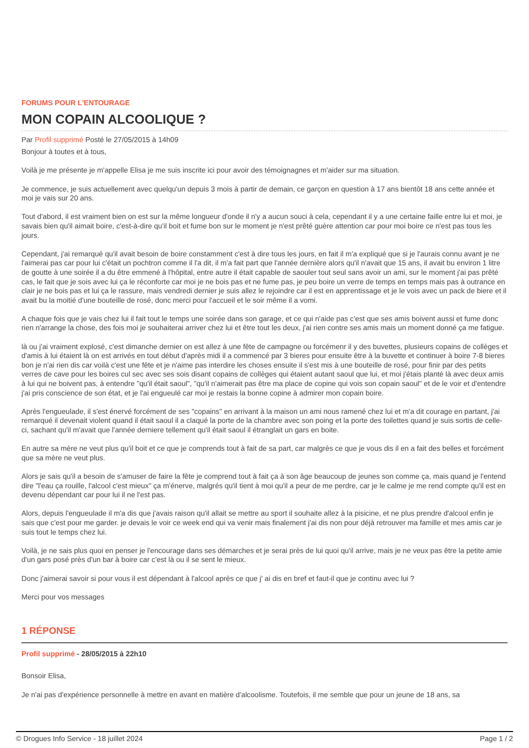FORUMS POUR L'ENTOURAGE
MON COPAIN ALCOOLIQUE ?
Par Profil supprimé Posté le 27/05/2015 à 14h09
Bonjour à toutes et à tous,
Voilà je me présente je m'appelle Elisa je me suis inscrite ici pour avoir des témoignagnes et m'aider sur ma situation.
Je commence, je suis actuellement avec quelqu'un depuis 3 mois à partir de demain, ce garçon en question à 17 ans bientôt 18 ans cette année et moi je vais sur 20 ans.
Tout d'abord, il est vraiment bien on est sur la même longueur d'onde il n'y a aucun souci à cela, cependant il y a une certaine faille entre lui et moi, je savais bien qu'il aimait boire, c'est-à-dire qu'il boit et fume bon sur le moment je n'est prêté guère attention car pour moi boire ce n'est pas tous les jours.
Cependant, j'ai remarqué qu'il avait besoin de boire constamment c'est à dire tous les jours, en fait il m'a expliqué que si je l'aurais connu avant je ne l'aimerai pas car pour lui c'était un pochtron comme il l'a dit, il m'a fait part que l'année dernière alors qu'il n'avait que 15 ans, il avait bu environ 1 litre de goutte à une soirée il a du être emmené à l'hôpital, entre autre il était capable de saouler tout seul sans avoir un ami, sur le moment j'ai pas prêté cas, le fait que je sois avec lui ça le réconforte car moi je ne bois pas et ne fume pas, je peu boire un verre de temps en temps mais pas à outrance en clair je ne bois pas et lui ça le rassure, mais vendredi dernier je suis allez le rejoindre car il est en apprentissage et je le vois avec un pack de biere et il avait bu la moitié d'une bouteille de rosé, donc merci pour l'accueil et le soir même il a vomi.
A chaque fois que je vais chez lui il fait tout le temps une soirée dans son garage, et ce qui n'aide pas c'est que ses amis boivent aussi et fume donc rien n'arrange la chose, des fois moi je souhaiterai arriver chez lui et être tout les deux, j'ai rien contre ses amis mais un moment donné ça me fatigue.
là ou j'ai vraiment explosé, c'est dimanche dernier on est allez à une fête de campagne ou forcémenr il y des buvettes, plusieurs copains de collèges et d'amis à lui étaient là on est arrivés en tout début d'après midi il a commencé par 3 bieres pour ensuite être à la buvette et continuer à boire 7-8 bieres bon je n'ai rien dis car voilà c'est une fête et je n'aime pas interdire les choses ensuite il s'est mis à une bouteille de rosé, pour finir par des petits verres de cave pour les boires cul sec avec ses sois disant copains de collèges qui étaient autant saoul que lui, et moi j'étais planté là avec deux amis à lui qui ne boivent pas, à entendre "qu'il était saoul", "qu'il n'aimerait pas être ma place de copine qui vois son copain saoul" et de le voir et d'entendre j'ai pris conscience de son état, et je l'ai engueulé car moi je restais la bonne copine à admirer mon copain boire.
Après l'engueulade, il s'est énervé forcément de ses "copains" en arrivant à la maison un ami nous ramené chez lui et m'a dit courage en partant, j'ai remarqué il devenait violent quand il était saoul il a claqué la porte de la chambre avec son poing et la porte des toilettes quand je suis sortis de celle-ci, sachant qu'il m'avait que l'année derniere tellement qu'il était saoul il étranglait un gars en boite.
En autre sa mère ne veut plus qu'il boit et ce que je comprends tout à fait de sa part, car malgrès ce que je vous dis il en a fait des belles et forcément que sa mère ne veut plus.
Alors je sais qu'il a besoin de s'amuser de faire la fête je comprend tout à fait ça à son âge beaucoup de jeunes son comme ça, mais quand je l'entend dire "l'eau ça rouille, l'alcool c'est mieux" ça m'énerve, malgrés qu'il tient à moi qu'il a peur de me perdre, car je le calme je me rend compte qu'il est en devenu dépendant car pour lui il ne l'est pas.
Alors, depuis l'engueulade il m'a dis que j'avais raison qu'il allait se mettre au sport il souhaite allez à la pisicine, et ne plus prendre d'alcool enfin je sais que c'est pour me garder. je devais le voir ce week end qui va venir mais finalement j'ai dis non pour déjà retrouver ma famille et mes amis car je suis tout le temps chez lui.
Voilà, je ne sais plus quoi en penser je l'encourage dans ses démarches et je serai près de lui quoi qu'il arrive, mais je ne veux pas être la petite amie d'un gars posé près d'un bar à boire car c'est là ou il se sent le mieux.
Donc j'aimerai savoir si pour vous il est dépendant à l'alcool après ce que j' ai dis en bref et faut-il que je continu avec lui ?
Merci pour vos messages
1 RÉPONSE
Profil supprimé - 28/05/2015 à 22h10
Bonsoir Elisa,
Je n'ai pas d'expérience personnelle à mettre en avant en matière d'alcoolisme. Toutefois, il me semble que pour un jeune de 18 ans, sa
© Drogues Info Service - 18 juillet 2024 Page 1 / 2